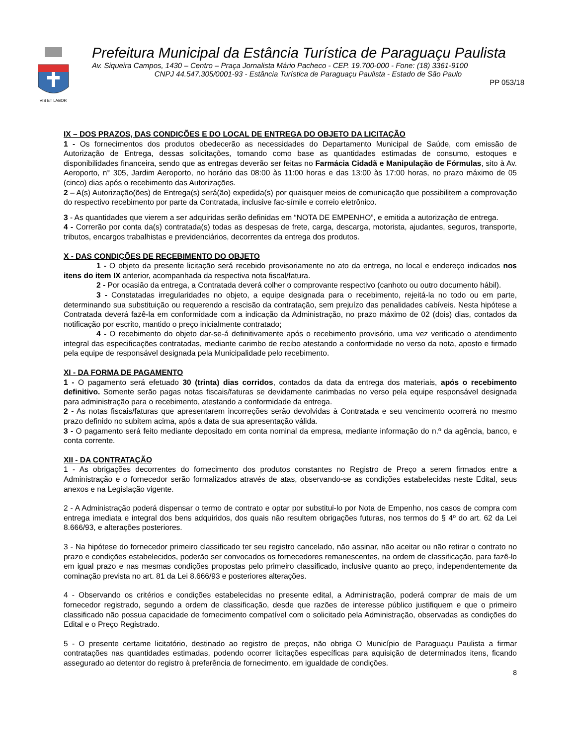VIS ET LABOR
Prefeitura Municipal da Estância Turística de Paraguaçu Paulista
Av. Siqueira Campos, 1430 – Centro – Praça Jornalista Mário Pacheco - CEP. 19.700-000 - Fone: (18) 3361-9100
CNPJ 44.547.305/0001-93 - Estância Turística de Paraguaçu Paulista - Estado de São Paulo
PP 053/18
IX – DOS PRAZOS, DAS CONDIÇÕES E DO LOCAL DE ENTREGA DO OBJETO DA LICITAÇÃO
1 - Os fornecimentos dos produtos obedecerão as necessidades do Departamento Municipal de Saúde, com emissão de Autorização de Entrega, dessas solicitações, tomando como base as quantidades estimadas de consumo, estoques e disponibilidades financeira, sendo que as entregas deverão ser feitas no Farmácia Cidadã e Manipulação de Fórmulas, sito à Av. Aeroporto, n° 305, Jardim Aeroporto, no horário das 08:00 às 11:00 horas e das 13:00 às 17:00 horas, no prazo máximo de 05 (cinco) dias após o recebimento das Autorizações.
2 – A(s) Autorização(ões) de Entrega(s) será(ão) expedida(s) por quaisquer meios de comunicação que possibilitem a comprovação do respectivo recebimento por parte da Contratada, inclusive fac-símile e correio eletrônico.
3 - As quantidades que vierem a ser adquiridas serão definidas em “NOTA DE EMPENHO”, e emitida a autorização de entrega.
4 - Correrão por conta da(s) contratada(s) todas as despesas de frete, carga, descarga, motorista, ajudantes, seguros, transporte, tributos, encargos trabalhistas e previdenciários, decorrentes da entrega dos produtos.
X - DAS CONDIÇÕES DE RECEBIMENTO DO OBJETO
1 - O objeto da presente licitação será recebido provisoriamente no ato da entrega, no local e endereço indicados nos itens do item IX anterior, acompanhada da respectiva nota fiscal/fatura.
2 - Por ocasião da entrega, a Contratada deverá colher o comprovante respectivo (canhoto ou outro documento hábil).
3 - Constatadas irregularidades no objeto, a equipe designada para o recebimento, rejeitá-la no todo ou em parte, determinando sua substituição ou requerendo a rescisão da contratação, sem prejuízo das penalidades cabíveis. Nesta hipótese a Contratada deverá fazê-la em conformidade com a indicação da Administração, no prazo máximo de 02 (dois) dias, contados da notificação por escrito, mantido o preço inicialmente contratado;
4 - O recebimento do objeto dar-se-á definitivamente após o recebimento provisório, uma vez verificado o atendimento integral das especificações contratadas, mediante carimbo de recibo atestando a conformidade no verso da nota, aposto e firmado pela equipe de responsável designada pela Municipalidade pelo recebimento.
XI - DA FORMA DE PAGAMENTO
1 - O pagamento será efetuado 30 (trinta) dias corridos, contados da data da entrega dos materiais, após o recebimento definitivo. Somente serão pagas notas fiscais/faturas se devidamente carimbadas no verso pela equipe responsável designada para administração para o recebimento, atestando a conformidade da entrega.
2 - As notas fiscais/faturas que apresentarem incorreções serão devolvidas à Contratada e seu vencimento ocorrerá no mesmo prazo definido no subitem acima, após a data de sua apresentação válida.
3 - O pagamento será feito mediante depositado em conta nominal da empresa, mediante informação do n.º da agência, banco, e conta corrente.
XII - DA CONTRATAÇÃO
1 - As obrigações decorrentes do fornecimento dos produtos constantes no Registro de Preço a serem firmados entre a Administração e o fornecedor serão formalizados através de atas, observando-se as condições estabelecidas neste Edital, seus anexos e na Legislação vigente.
2 - A Administração poderá dispensar o termo de contrato e optar por substitui-lo por Nota de Empenho, nos casos de compra com entrega imediata e integral dos bens adquiridos, dos quais não resultem obrigações futuras, nos termos do § 4º do art. 62 da Lei 8.666/93, e alterações posteriores.
3 - Na hipótese do fornecedor primeiro classificado ter seu registro cancelado, não assinar, não aceitar ou não retirar o contrato no prazo e condições estabelecidos, poderão ser convocados os fornecedores remanescentes, na ordem de classificação, para fazê-lo em igual prazo e nas mesmas condições propostas pelo primeiro classificado, inclusive quanto ao preço, independentemente da cominação prevista no art. 81 da Lei 8.666/93 e posteriores alterações.
4 - Observando os critérios e condições estabelecidas no presente edital, a Administração, poderá comprar de mais de um fornecedor registrado, segundo a ordem de classificação, desde que razões de interesse público justifiquem e que o primeiro classificado não possua capacidade de fornecimento compatível com o solicitado pela Administração, observadas as condições do Edital e o Preço Registrado.
5 - O presente certame licitatório, destinado ao registro de preços, não obriga O Município de Paraguaçu Paulista a firmar contratações nas quantidades estimadas, podendo ocorrer licitações específicas para aquisição de determinados itens, ficando assegurado ao detentor do registro à preferência de fornecimento, em igualdade de condições.
8